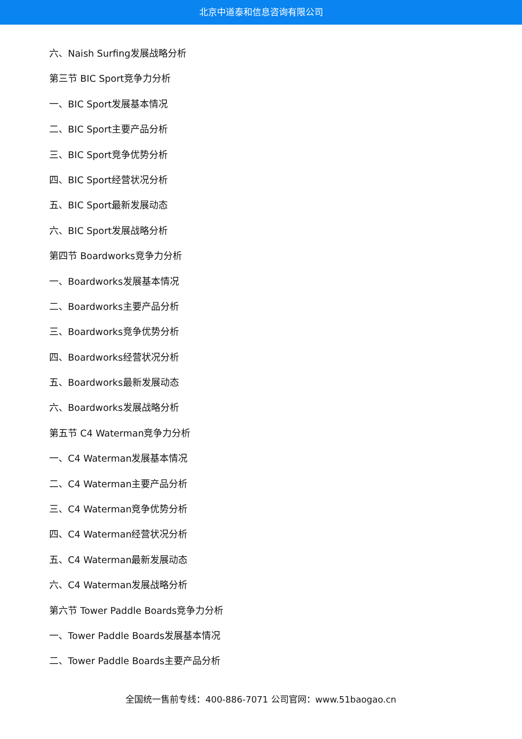北京中道泰和信息咨询有限公司
六、Naish Surfing发展战略分析
第三节 BIC Sport竞争力分析
一、BIC Sport发展基本情况
二、BIC Sport主要产品分析
三、BIC Sport竞争优势分析
四、BIC Sport经营状况分析
五、BIC Sport最新发展动态
六、BIC Sport发展战略分析
第四节 Boardworks竞争力分析
一、Boardworks发展基本情况
二、Boardworks主要产品分析
三、Boardworks竞争优势分析
四、Boardworks经营状况分析
五、Boardworks最新发展动态
六、Boardworks发展战略分析
第五节 C4 Waterman竞争力分析
一、C4 Waterman发展基本情况
二、C4 Waterman主要产品分析
三、C4 Waterman竞争优势分析
四、C4 Waterman经营状况分析
五、C4 Waterman最新发展动态
六、C4 Waterman发展战略分析
第六节 Tower Paddle Boards竞争力分析
一、Tower Paddle Boards发展基本情况
二、Tower Paddle Boards主要产品分析
全国统一售前专线：400-886-7071 公司官网：www.51baogao.cn